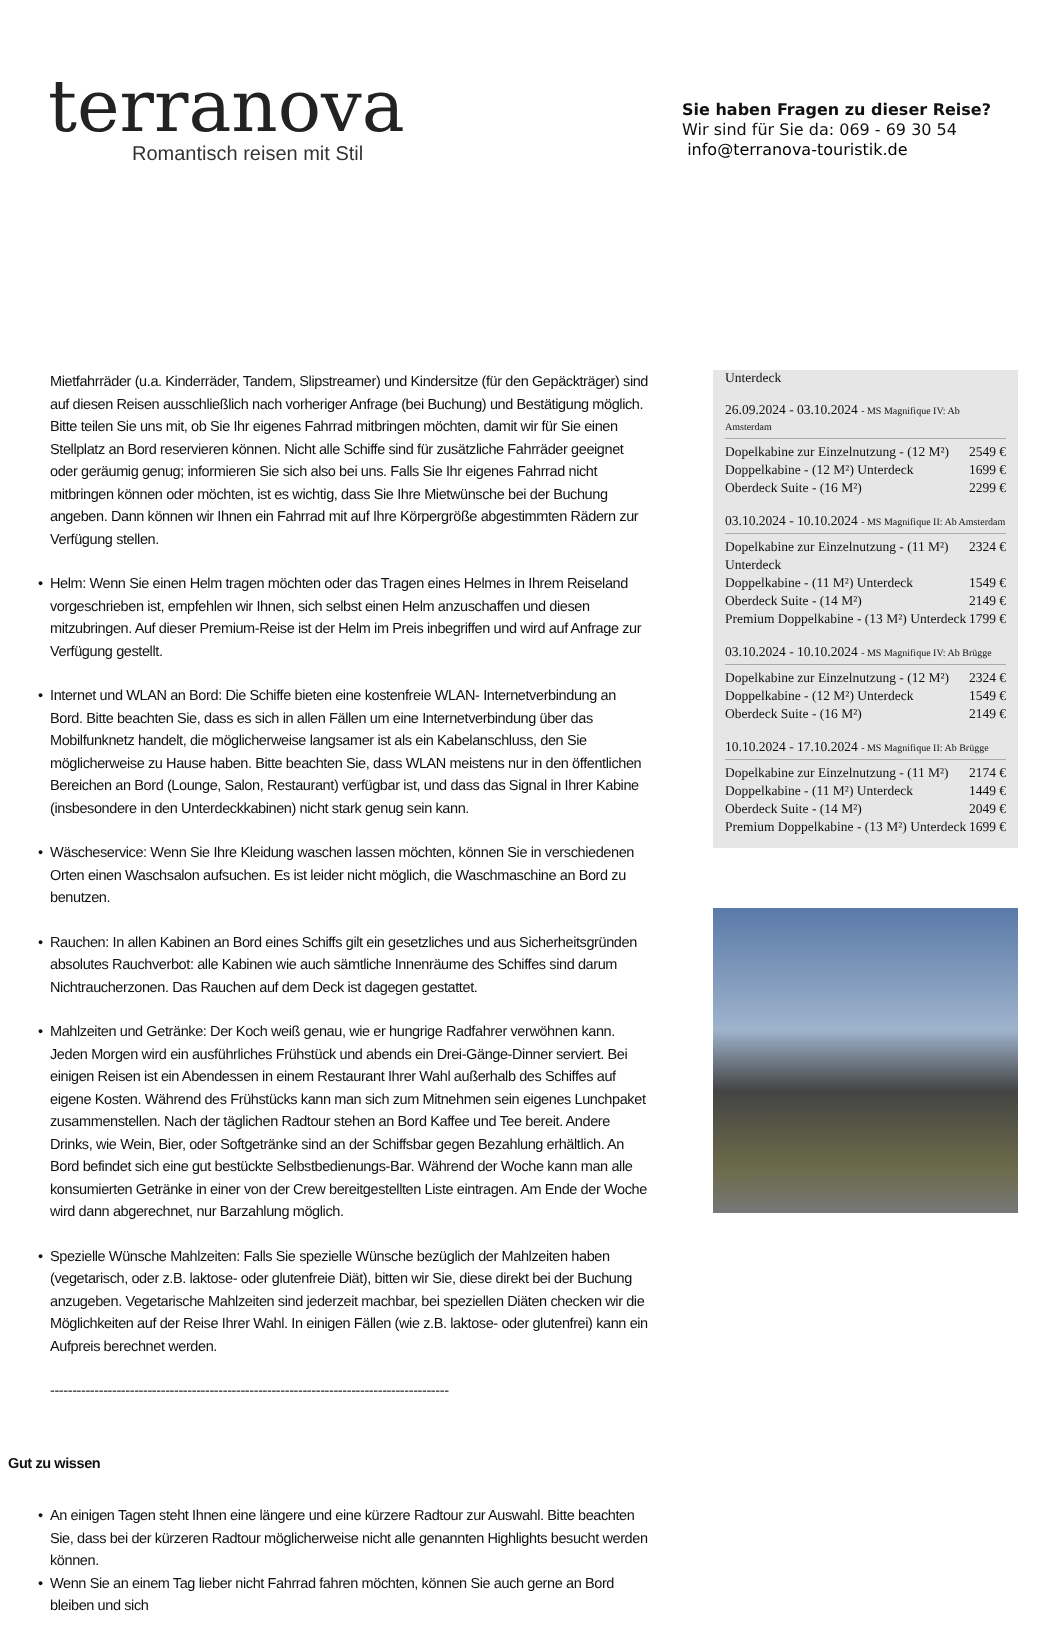terranova
Romantisch reisen mit Stil
Sie haben Fragen zu dieser Reise?
Wir sind für Sie da: 069 - 69 30 54
info@terranova-touristik.de
Mietfahrräder (u.a. Kinderräder, Tandem, Slipstreamer) und Kindersitze (für den Gepäckträger) sind auf diesen Reisen ausschließlich nach vorheriger Anfrage (bei Buchung) und Bestätigung möglich. Bitte teilen Sie uns mit, ob Sie Ihr eigenes Fahrrad mitbringen möchten, damit wir für Sie einen Stellplatz an Bord reservieren können. Nicht alle Schiffe sind für zusätzliche Fahrräder geeignet oder geräumig genug; informieren Sie sich also bei uns. Falls Sie Ihr eigenes Fahrrad nicht mitbringen können oder möchten, ist es wichtig, dass Sie Ihre Mietwünsche bei der Buchung angeben. Dann können wir Ihnen ein Fahrrad mit auf Ihre Körpergröße abgestimmten Rädern zur Verfügung stellen.
• Helm: Wenn Sie einen Helm tragen möchten oder das Tragen eines Helmes in Ihrem Reiseland vorgeschrieben ist, empfehlen wir Ihnen, sich selbst einen Helm anzuschaffen und diesen mitzubringen. Auf dieser Premium-Reise ist der Helm im Preis inbegriffen und wird auf Anfrage zur Verfügung gestellt.
• Internet und WLAN an Bord: Die Schiffe bieten eine kostenfreie WLAN- Internetverbindung an Bord. Bitte beachten Sie, dass es sich in allen Fällen um eine Internetverbindung über das Mobilfunknetz handelt, die möglicherweise langsamer ist als ein Kabelanschluss, den Sie möglicherweise zu Hause haben. Bitte beachten Sie, dass WLAN meistens nur in den öffentlichen Bereichen an Bord (Lounge, Salon, Restaurant) verfügbar ist, und dass das Signal in Ihrer Kabine (insbesondere in den Unterdeckkabinen) nicht stark genug sein kann.
• Wäscheservice: Wenn Sie Ihre Kleidung waschen lassen möchten, können Sie in verschiedenen Orten einen Waschsalon aufsuchen. Es ist leider nicht möglich, die Waschmaschine an Bord zu benutzen.
• Rauchen: In allen Kabinen an Bord eines Schiffs gilt ein gesetzliches und aus Sicherheitsgründen absolutes Rauchverbot: alle Kabinen wie auch sämtliche Innenräume des Schiffes sind darum Nichtraucherzonen. Das Rauchen auf dem Deck ist dagegen gestattet.
• Mahlzeiten und Getränke: Der Koch weiß genau, wie er hungrige Radfahrer verwöhnen kann. Jeden Morgen wird ein ausführliches Frühstück und abends ein Drei-Gänge-Dinner serviert. Bei einigen Reisen ist ein Abendessen in einem Restaurant Ihrer Wahl außerhalb des Schiffes auf eigene Kosten. Während des Frühstücks kann man sich zum Mitnehmen sein eigenes Lunchpaket zusammenstellen. Nach der täglichen Radtour stehen an Bord Kaffee und Tee bereit. Andere Drinks, wie Wein, Bier, oder Softgetränke sind an der Schiffsbar gegen Bezahlung erhältlich. An Bord befindet sich eine gut bestückte Selbstbedienungs-Bar. Während der Woche kann man alle konsumierten Getränke in einer von der Crew bereitgestellten Liste eintragen. Am Ende der Woche wird dann abgerechnet, nur Barzahlung möglich.
• Spezielle Wünsche Mahlzeiten: Falls Sie spezielle Wünsche bezüglich der Mahlzeiten haben (vegetarisch, oder z.B. laktose- oder glutenfreie Diät), bitten wir Sie, diese direkt bei der Buchung anzugeben. Vegetarische Mahlzeiten sind jederzeit machbar, bei speziellen Diäten checken wir die Möglichkeiten auf der Reise Ihrer Wahl. In einigen Fällen (wie z.B. laktose- oder glutenfrei) kann ein Aufpreis berechnet werden.
------------------------------------------------------------------------------------------
Gut zu wissen
• An einigen Tagen steht Ihnen eine längere und eine kürzere Radtour zur Auswahl. Bitte beachten Sie, dass bei der kürzeren Radtour möglicherweise nicht alle genannten Highlights besucht werden können.
• Wenn Sie an einem Tag lieber nicht Fahrrad fahren möchten, können Sie auch gerne an Bord bleiben und sich
Unterdeck
26.09.2024 - 03.10.2024 - MS Magnifique IV: Ab Amsterdam
| Dopelkabine zur Einzelnutzung - (12 M²) | 2549 € |
| Doppelkabine - (12 M²) Unterdeck | 1699 € |
| Oberdeck Suite - (16 M²) | 2299 € |
03.10.2024 - 10.10.2024 - MS Magnifique II: Ab Amsterdam
| Dopelkabine zur Einzelnutzung - (11 M²) Unterdeck | 2324 € |
| Doppelkabine - (11 M²) Unterdeck | 1549 € |
| Oberdeck Suite - (14 M²) | 2149 € |
| Premium Doppelkabine - (13 M²) Unterdeck | 1799 € |
03.10.2024 - 10.10.2024 - MS Magnifique IV: Ab Brügge
| Dopelkabine zur Einzelnutzung - (12 M²) | 2324 € |
| Doppelkabine - (12 M²) Unterdeck | 1549 € |
| Oberdeck Suite - (16 M²) | 2149 € |
10.10.2024 - 17.10.2024 - MS Magnifique II: Ab Brügge
| Dopelkabine zur Einzelnutzung - (11 M²) | 2174 € |
| Doppelkabine - (11 M²) Unterdeck | 1449 € |
| Oberdeck Suite - (14 M²) | 2049 € |
| Premium Doppelkabine - (13 M²) Unterdeck | 1699 € |